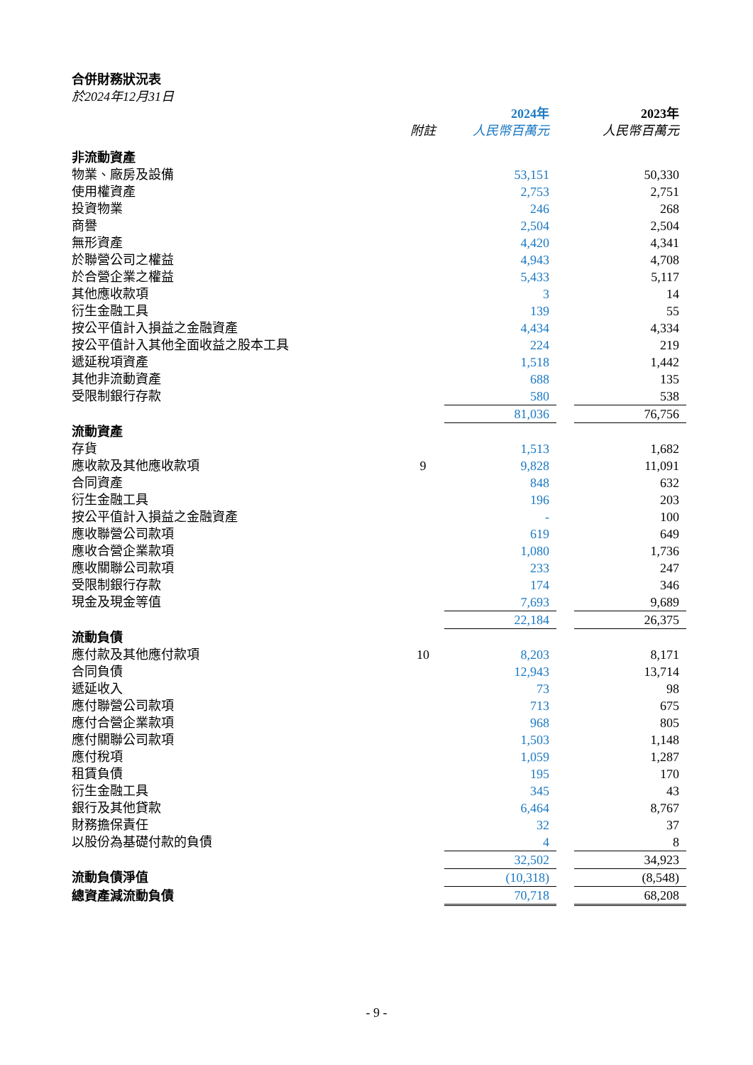合併財務狀況表
於2024年12月31日
| | | 2024年 | | 2023年 |
| | 附註 | 人民幣百萬元 | | 人民幣百萬元 |
| 非流動資產 | | | | |
| 物業、廠房及設備 | | 53,151 | | 50,330 |
| 使用權資產 | | 2,753 | | 2,751 |
| 投資物業 | | 246 | | 268 |
| 商譽 | | 2,504 | | 2,504 |
| 無形資產 | | 4,420 | | 4,341 |
| 於聯營公司之權益 | | 4,943 | | 4,708 |
| 於合營企業之權益 | | 5,433 | | 5,117 |
| 其他應收款項 | | 3 | | 14 |
| 衍生金融工具 | | 139 | | 55 |
| 按公平值計入損益之金融資產 | | 4,434 | | 4,334 |
| 按公平值計入其他全面收益之股本工具 | | 224 | | 219 |
| 遞延稅項資產 | | 1,518 | | 1,442 |
| 其他非流動資產 | | 688 | | 135 |
| 受限制銀行存款 | | 580 | | 538 |
| | | 81,036 | | 76,756 |
| 流動資產 | | | | |
| 存貨 | | 1,513 | | 1,682 |
| 應收款及其他應收款項 | 9 | 9,828 | | 11,091 |
| 合同資產 | | 848 | | 632 |
| 衍生金融工具 | | 196 | | 203 |
| 按公平值計入損益之金融資產 | | - | | 100 |
| 應收聯營公司款項 | | 619 | | 649 |
| 應收合營企業款項 | | 1,080 | | 1,736 |
| 應收關聯公司款項 | | 233 | | 247 |
| 受限制銀行存款 | | 174 | | 346 |
| 現金及現金等值 | | 7,693 | | 9,689 |
| | | 22,184 | | 26,375 |
| 流動負債 | | | | |
| 應付款及其他應付款項 | 10 | 8,203 | | 8,171 |
| 合同負債 | | 12,943 | | 13,714 |
| 遞延收入 | | 73 | | 98 |
| 應付聯營公司款項 | | 713 | | 675 |
| 應付合營企業款項 | | 968 | | 805 |
| 應付關聯公司款項 | | 1,503 | | 1,148 |
| 應付稅項 | | 1,059 | | 1,287 |
| 租賃負債 | | 195 | | 170 |
| 衍生金融工具 | | 345 | | 43 |
| 銀行及其他貸款 | | 6,464 | | 8,767 |
| 財務擔保責任 | | 32 | | 37 |
| 以股份為基礎付款的負債 | | 4 | | 8 |
| | | 32,502 | | 34,923 |
| 流動負債淨值 | | (10,318) | | (8,548) |
| 總資產減流動負債 | | 70,718 | | 68,208 |
- 9 -